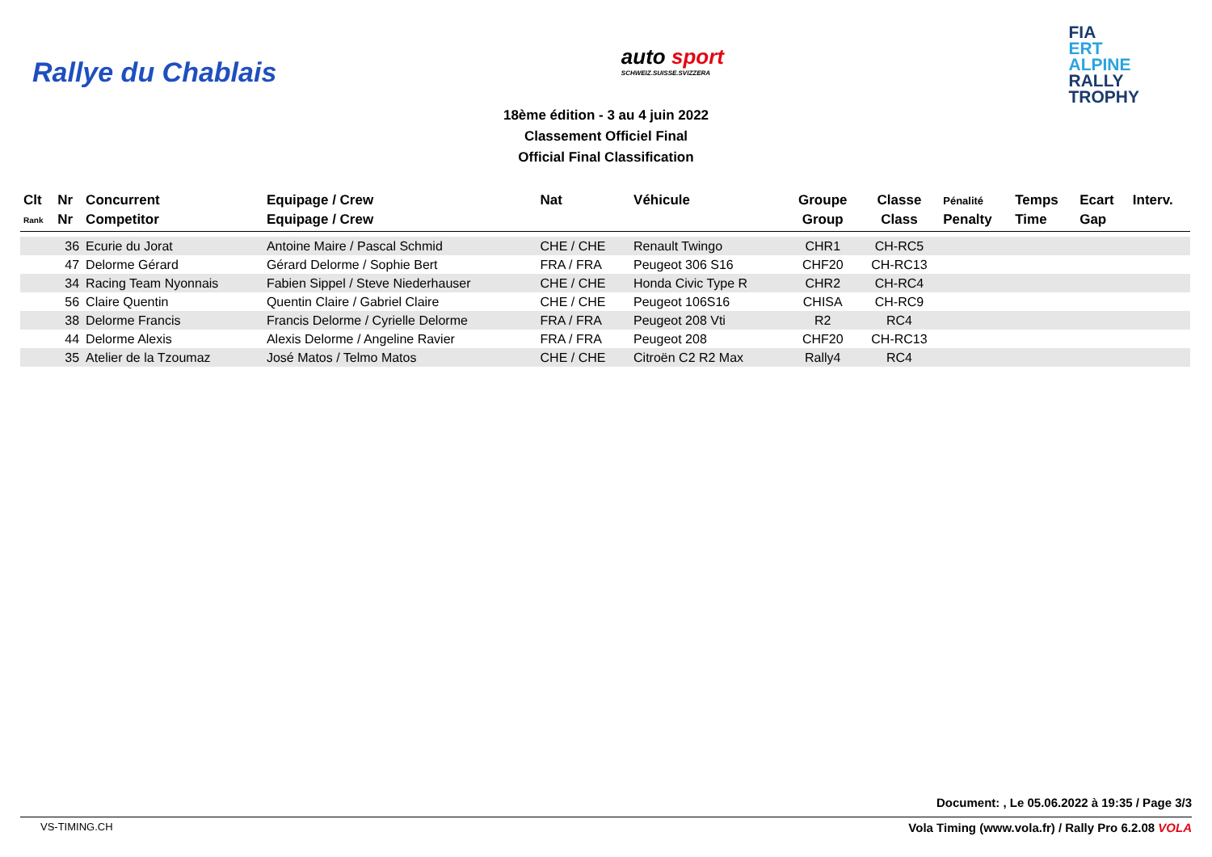Rallye du Chablais
auto sport
SCHWEIZ.SUISSE.SVIZZERA
FIA
ERT
ALPINE
RALLY
TROPHY
18ème édition - 3 au 4 juin 2022
Classement Officiel Final
Official Final Classification
| Clt | Nr | Concurrent | Equipage / Crew | Nat | Véhicule | Groupe | Classe | Pénalité | Temps | Ecart | Interv. |
| --- | --- | --- | --- | --- | --- | --- | --- | --- | --- | --- | --- |
| Rank | Nr | Competitor | Equipage / Crew | | | Group | Class | Penalty | Time | Gap | |
| | 36 | Ecurie du Jorat | Antoine Maire / Pascal Schmid | CHE / CHE | Renault Twingo | CHR1 | CH-RC5 | | | | |
| | 47 | Delorme Gérard | Gérard Delorme / Sophie Bert | FRA / FRA | Peugeot 306 S16 | CHF20 | CH-RC13 | | | | |
| | 34 | Racing Team Nyonnais | Fabien Sippel / Steve Niederhauser | CHE / CHE | Honda Civic Type R | CHR2 | CH-RC4 | | | | |
| | 56 | Claire Quentin | Quentin Claire / Gabriel Claire | CHE / CHE | Peugeot 106S16 | CHISA | CH-RC9 | | | | |
| | 38 | Delorme Francis | Francis Delorme / Cyrielle Delorme | FRA / FRA | Peugeot 208 Vti | R2 | RC4 | | | | |
| | 44 | Delorme Alexis | Alexis Delorme / Angeline Ravier | FRA / FRA | Peugeot 208 | CHF20 | CH-RC13 | | | | |
| | 35 | Atelier de la Tzoumaz | José Matos / Telmo Matos | CHE / CHE | Citroën C2 R2 Max | Rally4 | RC4 | | | | |
Document: , Le 05.06.2022 à 19:35 / Page 3/3
VS-TIMING.CH Vola Timing (www.vola.fr) / Rally Pro 6.2.08 VOLA